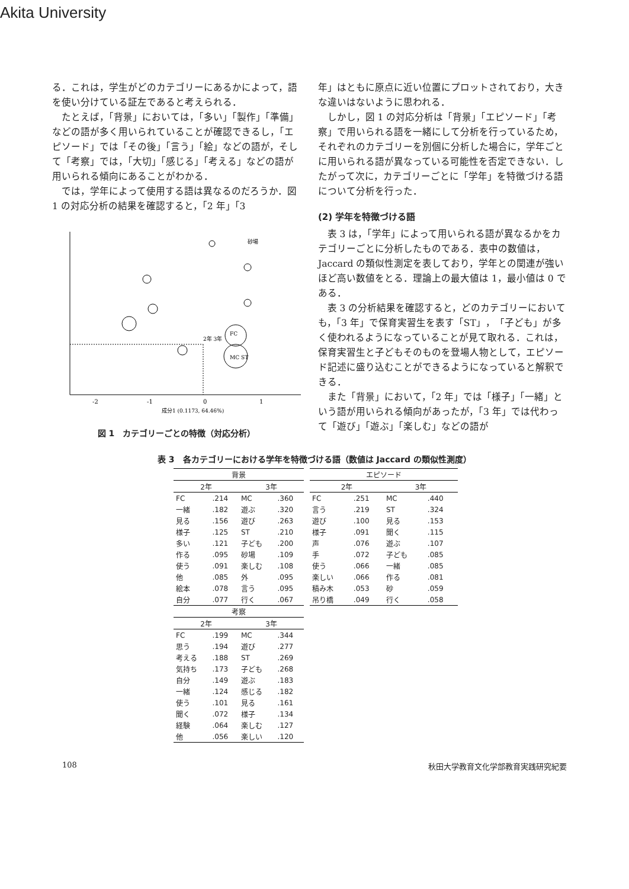Akita University
る．これは，学生がどのカテゴリーにあるかによって，語を使い分けている証左であると考えられる．
たとえば，「背景」においては，「多い」「製作」「準備」などの語が多く用いられていることが確認できるし，「エピソード」では「その後」「言う」「絵」などの語が，そして「考察」では，「大切」「感じる」「考える」などの語が用いられる傾向にあることがわかる．
では，学年によって使用する語は異なるのだろうか．図 1 の対応分析の結果を確認すると，「2 年」「3
-2
-1
0
1
成分1 (0.1173, 64.46%)
2年 3年
砂場
FC
MC ST
図 1　カテゴリーごとの特徴（対応分析）
年」はともに原点に近い位置にプロットされており，大きな違いはないように思われる．
しかし，図 1 の対応分析は「背景」「エピソード」「考察」で用いられる語を一緒にして分析を行っているため，それぞれのカテゴリーを別個に分析した場合に，学年ごとに用いられる語が異なっている可能性を否定できない．したがって次に，カテゴリーごとに「学年」を特徴づける語について分析を行った．
(2) 学年を特徴づける語
表 3 は，「学年」によって用いられる語が異なるかをカテゴリーごとに分析したものである．表中の数値は，Jaccard の類似性測定を表しており，学年との関連が強いほど高い数値をとる．理論上の最大値は 1，最小値は 0 である．
表 3 の分析結果を確認すると，どのカテゴリーにおいても，「3 年」で保育実習生を表す「ST」，「子ども」が多く使われるようになっていることが見て取れる．これは，保育実習生と子どもそのものを登場人物として，エピソード記述に盛り込むことができるようになっていると解釈できる．
また「背景」において，「2 年」では「様子」「一緒」という語が用いられる傾向があったが，「3 年」では代わって「遊び」「遊ぶ」「楽しむ」などの語が
表 3　各カテゴリーにおける学年を特徴づける語（数値は Jaccard の類似性測度）
| 背景 | | | |
| --- | --- | --- | --- |
| 2年 | | 3年 | |
| FC | .214 | MC | .360 |
| 一緒 | .182 | 遊ぶ | .320 |
| 見る | .156 | 遊び | .263 |
| 様子 | .125 | ST | .210 |
| 多い | .121 | 子ども | .200 |
| 作る | .095 | 砂場 | .109 |
| 使う | .091 | 楽しむ | .108 |
| 他 | .085 | 外 | .095 |
| 絵本 | .078 | 言う | .095 |
| 自分 | .077 | 行く | .067 |
| 考察 | | | |
| 2年 | | 3年 | |
| FC | .199 | MC | .344 |
| 思う | .194 | 遊び | .277 |
| 考える | .188 | ST | .269 |
| 気持ち | .173 | 子ども | .268 |
| 自分 | .149 | 遊ぶ | .183 |
| 一緒 | .124 | 感じる | .182 |
| 使う | .101 | 見る | .161 |
| 聞く | .072 | 様子 | .134 |
| 経験 | .064 | 楽しむ | .127 |
| 他 | .056 | 楽しい | .120 |
| エピソード | | | |
| --- | --- | --- | --- |
| 2年 | | 3年 | |
| FC | .251 | MC | .440 |
| 言う | .219 | ST | .324 |
| 遊び | .100 | 見る | .153 |
| 様子 | .091 | 聞く | .115 |
| 声 | .076 | 遊ぶ | .107 |
| 手 | .072 | 子ども | .085 |
| 使う | .066 | 一緒 | .085 |
| 楽しい | .066 | 作る | .081 |
| 積み木 | .053 | 砂 | .059 |
| 吊り橋 | .049 | 行く | .058 |
108 秋田大学教育文化学部教育実践研究紀要